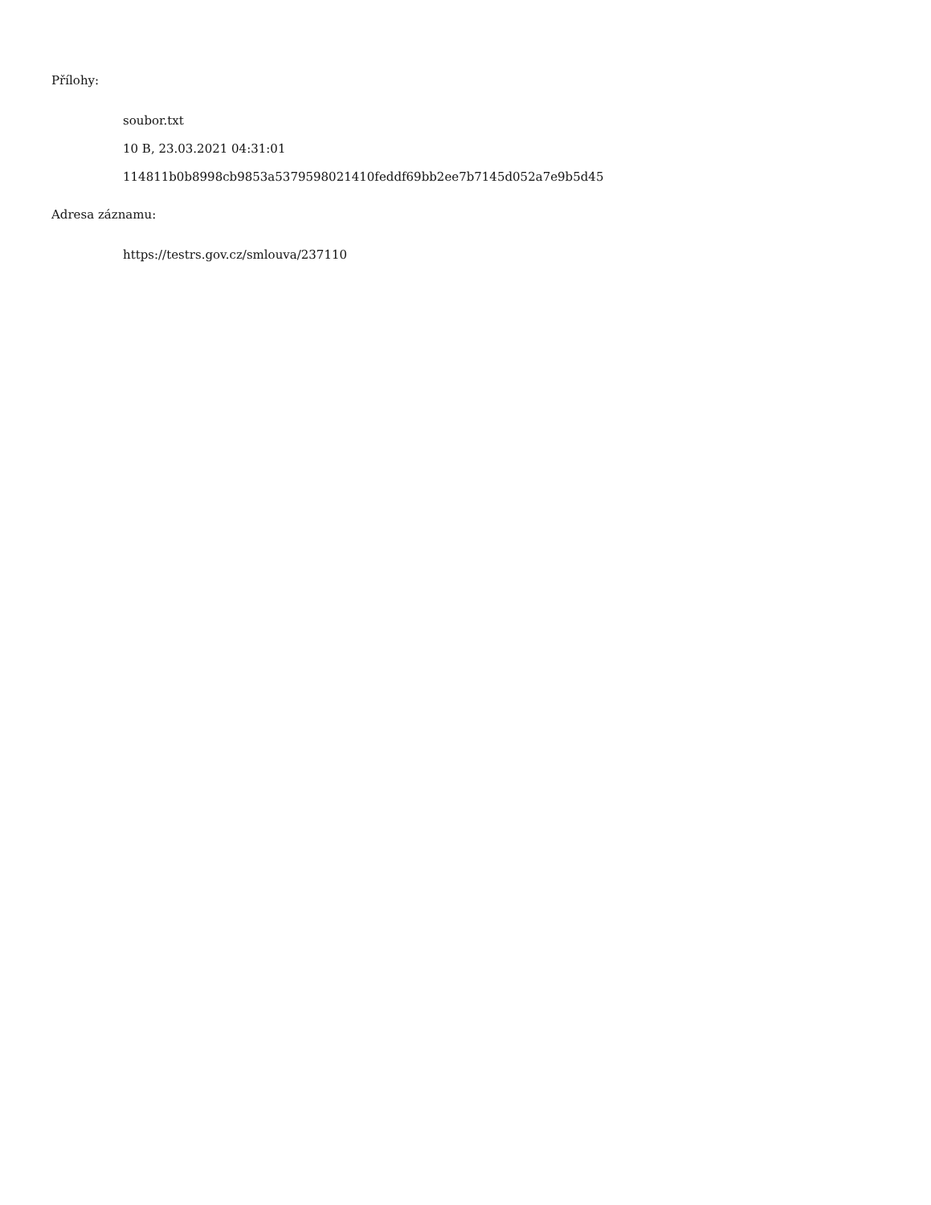Přílohy:
soubor.txt
10 B, 23.03.2021 04:31:01
114811b0b8998cb9853a5379598021410feddf69bb2ee7b7145d052a7e9b5d45
Adresa záznamu:
https://testrs.gov.cz/smlouva/237110